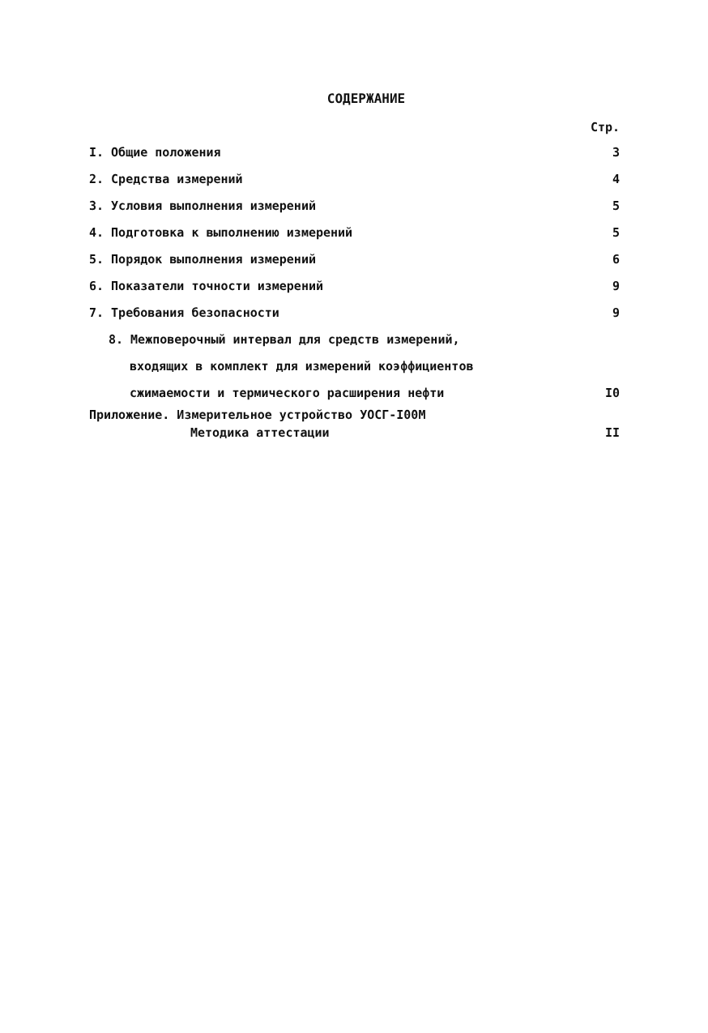СОДЕРЖАНИЕ
Стр.
I. Общие положения 3
2. Средства измерений 4
3. Условия выполнения измерений 5
4. Подготовка к выполнению измерений 5
5. Порядок выполнения измерений 6
6. Показатели точности измерений 9
7. Требования безопасности 9
8. Межповерочный интервал для средств измерений,
входящих в комплект для измерений коэффициентов
сжимаемости и термического расширения нефти I0
Приложение. Измерительное устройство УОСГ-I00М
Методика аттестации II